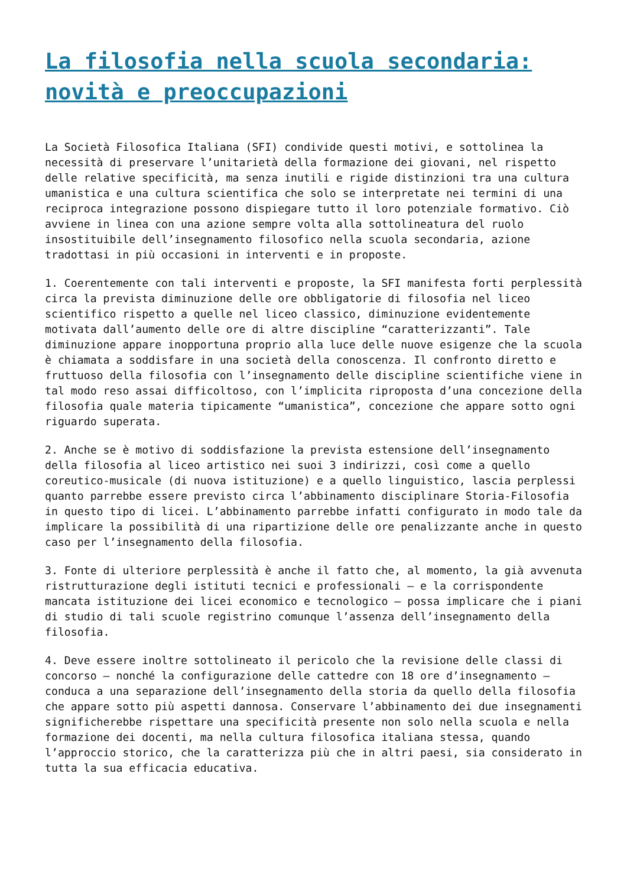La filosofia nella scuola secondaria: novità e preoccupazioni
La Società Filosofica Italiana (SFI) condivide questi motivi, e sottolinea la necessità di preservare l’unitarietà della formazione dei giovani, nel rispetto delle relative specificità, ma senza inutili e rigide distinzioni tra una cultura umanistica e una cultura scientifica che solo se interpretate nei termini di una reciproca integrazione possono dispiegare tutto il loro potenziale formativo. Ciò avviene in linea con una azione sempre volta alla sottolineatura del ruolo insostituibile dell’insegnamento filosofico nella scuola secondaria, azione tradottasi in più occasioni in interventi e in proposte.
1. Coerentemente con tali interventi e proposte, la SFI manifesta forti perplessità circa la prevista diminuzione delle ore obbligatorie di filosofia nel liceo scientifico rispetto a quelle nel liceo classico, diminuzione evidentemente motivata dall’aumento delle ore di altre discipline “caratterizzanti”. Tale diminuzione appare inopportuna proprio alla luce delle nuove esigenze che la scuola è chiamata a soddisfare in una società della conoscenza. Il confronto diretto e fruttuoso della filosofia con l’insegnamento delle discipline scientifiche viene in tal modo reso assai difficoltoso, con l’implicita riproposta d’una concezione della filosofia quale materia tipicamente “umanistica”, concezione che appare sotto ogni riguardo superata.
2. Anche se è motivo di soddisfazione la prevista estensione dell’insegnamento della filosofia al liceo artistico nei suoi 3 indirizzi, così come a quello coreutico-musicale (di nuova istituzione) e a quello linguistico, lascia perplessi quanto parrebbe essere previsto circa l’abbinamento disciplinare Storia-Filosofia in questo tipo di licei. L’abbinamento parrebbe infatti configurato in modo tale da implicare la possibilità di una ripartizione delle ore penalizzante anche in questo caso per l’insegnamento della filosofia.
3. Fonte di ulteriore perplessità è anche il fatto che, al momento, la già avvenuta ristrutturazione degli istituti tecnici e professionali – e la corrispondente mancata istituzione dei licei economico e tecnologico – possa implicare che i piani di studio di tali scuole registrino comunque l’assenza dell’insegnamento della filosofia.
4. Deve essere inoltre sottolineato il pericolo che la revisione delle classi di concorso – nonché la configurazione delle cattedre con 18 ore d’insegnamento – conduca a una separazione dell’insegnamento della storia da quello della filosofia che appare sotto più aspetti dannosa. Conservare l’abbinamento dei due insegnamenti significherebbe rispettare una specificità presente non solo nella scuola e nella formazione dei docenti, ma nella cultura filosofica italiana stessa, quando l’approccio storico, che la caratterizza più che in altri paesi, sia considerato in tutta la sua efficacia educativa.